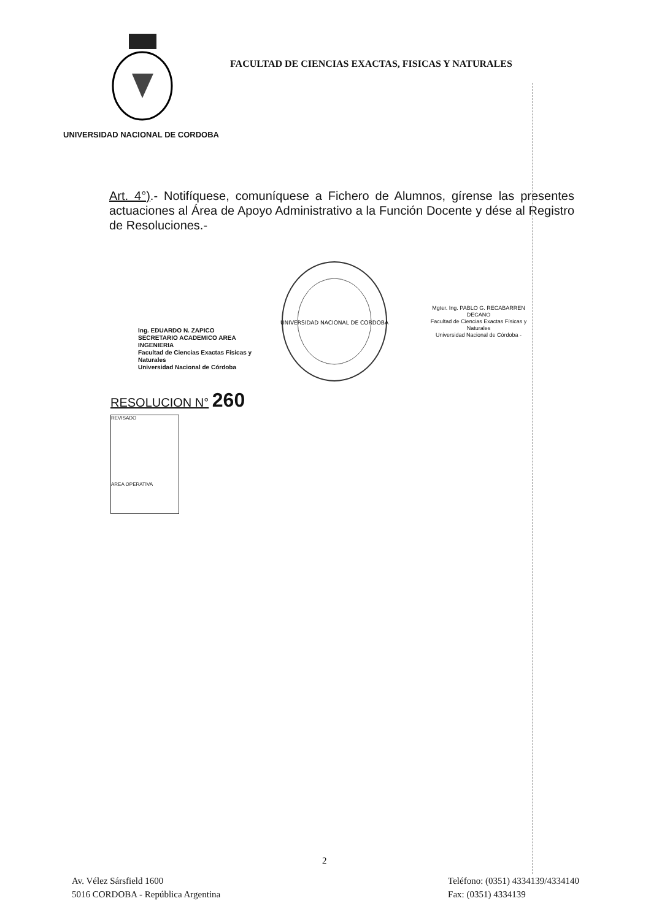FACULTAD DE CIENCIAS EXACTAS, FISICAS Y NATURALES
UNIVERSIDAD NACIONAL DE CORDOBA
Art. 4°).- Notifíquese, comuníquese a Fichero de Alumnos, gírense las presentes actuaciones al Área de Apoyo Administrativo a la Función Docente y dése al Registro de Resoluciones.-
Ing. EDUARDO N. ZAPICO
SECRETARIO ACADEMICO AREA INGENIERIA
Facultad de Ciencias Exactas Físicas y Naturales
Universidad Nacional de Córdoba
UNIVERSIDAD NACIONAL DE CORDOBA
Mgter. Ing. PABLO G. RECABARREN
DECANO
Facultad de Ciencias Exactas Físicas y Naturales
Universidad Nacional de Córdoba -
RESOLUCION N° 260
REVISADO
AREA OPERATIVA
2
Av. Vélez Sársfield 1600
5016 CORDOBA - República Argentina
Teléfono: (0351) 4334139/4334140
Fax: (0351) 4334139